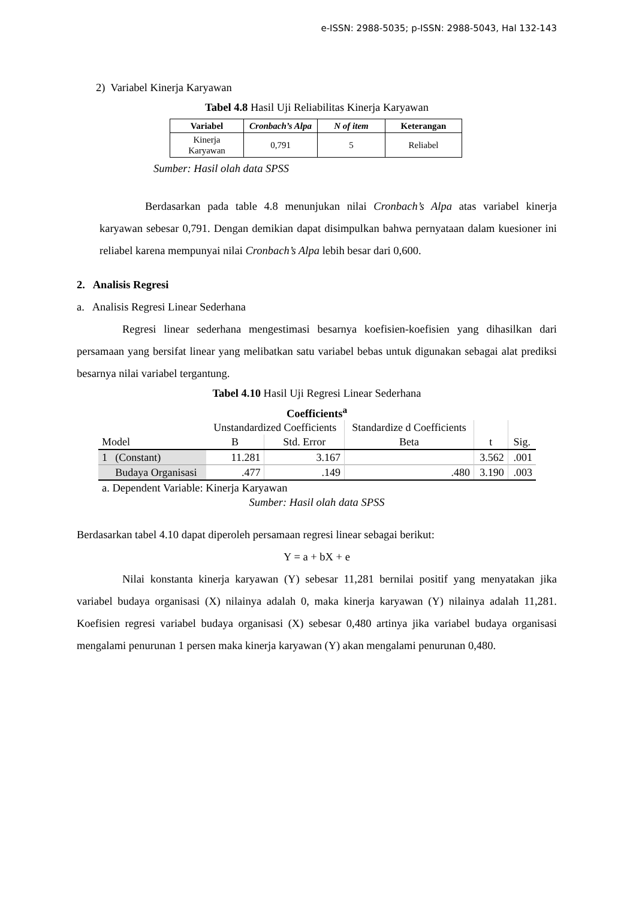e-ISSN: 2988-5035; p-ISSN: 2988-5043, Hal 132-143
2) Variabel Kinerja Karyawan
Tabel 4.8 Hasil Uji Reliabilitas Kinerja Karyawan
| Variabel | Cronbach’s Alpa | N of item | Keterangan |
| --- | --- | --- | --- |
| Kinerja Karyawan | 0,791 | 5 | Reliabel |
Sumber: Hasil olah data SPSS
Berdasarkan pada table 4.8 menunjukan nilai Cronbach’s Alpa atas variabel kinerja karyawan sebesar 0,791. Dengan demikian dapat disimpulkan bahwa pernyataan dalam kuesioner ini reliabel karena mempunyai nilai Cronbach’s Alpa lebih besar dari 0,600.
2. Analisis Regresi
a. Analisis Regresi Linear Sederhana
Regresi linear sederhana mengestimasi besarnya koefisien-koefisien yang dihasilkan dari persamaan yang bersifat linear yang melibatkan satu variabel bebas untuk digunakan sebagai alat prediksi besarnya nilai variabel tergantung.
Tabel 4.10 Hasil Uji Regresi Linear Sederhana
Coefficients<sup>a</sup>
| | | Unstandardized Coefficients | | Standardize d Coefficients | | |
| --- | --- | --- | --- | --- | --- | --- |
| Model | | B | Std. Error | Beta | t | Sig. |
| 1 | (Constant) | 11.281 | 3.167 | | 3.562 | .001 |
| | Budaya Organisasi | .477 | .149 | .480 | 3.190 | .003 |
a. Dependent Variable: Kinerja Karyawan
Sumber: Hasil olah data SPSS
Berdasarkan tabel 4.10 dapat diperoleh persamaan regresi linear sebagai berikut:
Y = a + bX + e
Nilai konstanta kinerja karyawan (Y) sebesar 11,281 bernilai positif yang menyatakan jika variabel budaya organisasi (X) nilainya adalah 0, maka kinerja karyawan (Y) nilainya adalah 11,281. Koefisien regresi variabel budaya organisasi (X) sebesar 0,480 artinya jika variabel budaya organisasi mengalami penurunan 1 persen maka kinerja karyawan (Y) akan mengalami penurunan 0,480.